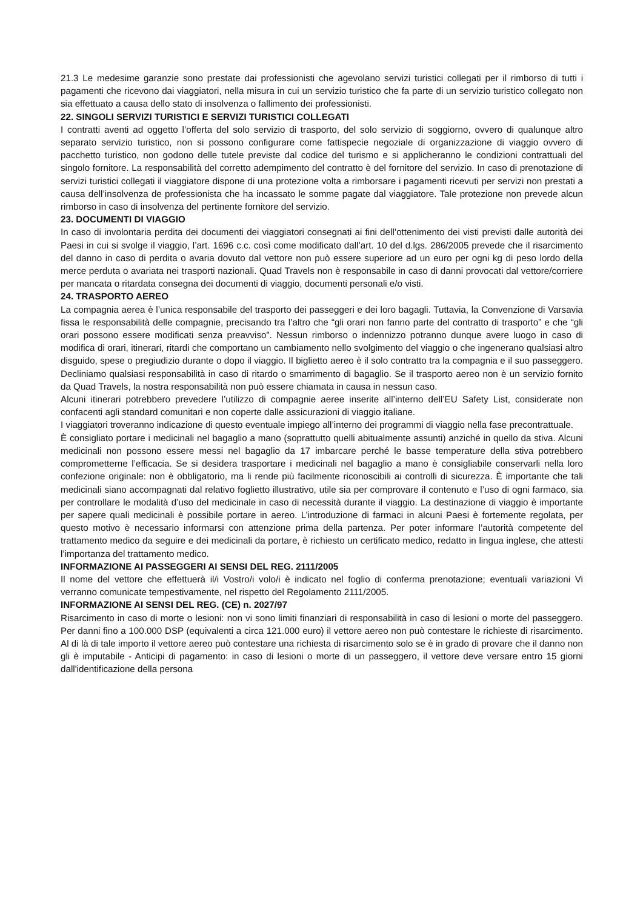21.3 Le medesime garanzie sono prestate dai professionisti che agevolano servizi turistici collegati per il rimborso di tutti i pagamenti che ricevono dai viaggiatori, nella misura in cui un servizio turistico che fa parte di un servizio turistico collegato non sia effettuato a causa dello stato di insolvenza o fallimento dei professionisti.
22. SINGOLI SERVIZI TURISTICI E SERVIZI TURISTICI COLLEGATI
I contratti aventi ad oggetto l’offerta del solo servizio di trasporto, del solo servizio di soggiorno, ovvero di qualunque altro separato servizio turistico, non si possono configurare come fattispecie negoziale di organizzazione di viaggio ovvero di pacchetto turistico, non godono delle tutele previste dal codice del turismo e si applicheranno le condizioni contrattuali del singolo fornitore. La responsabilità del corretto adempimento del contratto è del fornitore del servizio. In caso di prenotazione di servizi turistici collegati il viaggiatore dispone di una protezione volta a rimborsare i pagamenti ricevuti per servizi non prestati a causa dell’insolvenza de professionista che ha incassato le somme pagate dal viaggiatore. Tale protezione non prevede alcun rimborso in caso di insolvenza del pertinente fornitore del servizio.
23. DOCUMENTI DI VIAGGIO
In caso di involontaria perdita dei documenti dei viaggiatori consegnati ai fini dell’ottenimento dei visti previsti dalle autorità dei Paesi in cui si svolge il viaggio, l’art. 1696 c.c. così come modificato dall’art. 10 del d.lgs. 286/2005 prevede che il risarcimento del danno in caso di perdita o avaria dovuto dal vettore non può essere superiore ad un euro per ogni kg di peso lordo della merce perduta o avariata nei trasporti nazionali. Quad Travels non è responsabile in caso di danni provocati dal vettore/corriere per mancata o ritardata consegna dei documenti di viaggio, documenti personali e/o visti.
24. TRASPORTO AEREO
La compagnia aerea è l’unica responsabile del trasporto dei passeggeri e dei loro bagagli. Tuttavia, la Convenzione di Varsavia fissa le responsabilità delle compagnie, precisando tra l’altro che “gli orari non fanno parte del contratto di trasporto” e che “gli orari possono essere modificati senza preavviso”. Nessun rimborso o indennizzo potranno dunque avere luogo in caso di modifica di orari, itinerari, ritardi che comportano un cambiamento nello svolgimento del viaggio o che ingenerano qualsiasi altro disguido, spese o pregiudizio durante o dopo il viaggio. Il biglietto aereo è il solo contratto tra la compagnia e il suo passeggero. Decliniamo qualsiasi responsabilità in caso di ritardo o smarrimento di bagaglio. Se il trasporto aereo non è un servizio fornito da Quad Travels, la nostra responsabilità non può essere chiamata in causa in nessun caso.
Alcuni itinerari potrebbero prevedere l’utilizzo di compagnie aeree inserite all’interno dell’EU Safety List, considerate non confacenti agli standard comunitari e non coperte dalle assicurazioni di viaggio italiane.
I viaggiatori troveranno indicazione di questo eventuale impiego all’interno dei programmi di viaggio nella fase precontrattuale.
È consigliato portare i medicinali nel bagaglio a mano (soprattutto quelli abitualmente assunti) anziché in quello da stiva. Alcuni medicinali non possono essere messi nel bagaglio da 17 imbarcare perché le basse temperature della stiva potrebbero comprometterne l’efficacia. Se si desidera trasportare i medicinali nel bagaglio a mano è consigliabile conservarli nella loro confezione originale: non è obbligatorio, ma li rende più facilmente riconoscibili ai controlli di sicurezza. È importante che tali medicinali siano accompagnati dal relativo foglietto illustrativo, utile sia per comprovare il contenuto e l’uso di ogni farmaco, sia per controllare le modalità d’uso del medicinale in caso di necessità durante il viaggio. La destinazione di viaggio è importante per sapere quali medicinali è possibile portare in aereo. L’introduzione di farmaci in alcuni Paesi è fortemente regolata, per questo motivo è necessario informarsi con attenzione prima della partenza. Per poter informare l’autorità competente del trattamento medico da seguire e dei medicinali da portare, è richiesto un certificato medico, redatto in lingua inglese, che attesti l’importanza del trattamento medico.
INFORMAZIONE AI PASSEGGERI AI SENSI DEL REG. 2111/2005
Il nome del vettore che effettuerà il/i Vostro/i volo/i è indicato nel foglio di conferma prenotazione; eventuali variazioni Vi verranno comunicate tempestivamente, nel rispetto del Regolamento 2111/2005.
INFORMAZIONE AI SENSI DEL REG. (CE) n. 2027/97
Risarcimento in caso di morte o lesioni: non vi sono limiti finanziari di responsabilità in caso di lesioni o morte del passeggero. Per danni fino a 100.000 DSP (equivalenti a circa 121.000 euro) il vettore aereo non può contestare le richieste di risarcimento. Al di là di tale importo il vettore aereo può contestare una richiesta di risarcimento solo se è in grado di provare che il danno non gli è imputabile - Anticipi di pagamento: in caso di lesioni o morte di un passeggero, il vettore deve versare entro 15 giorni dall'identificazione della persona